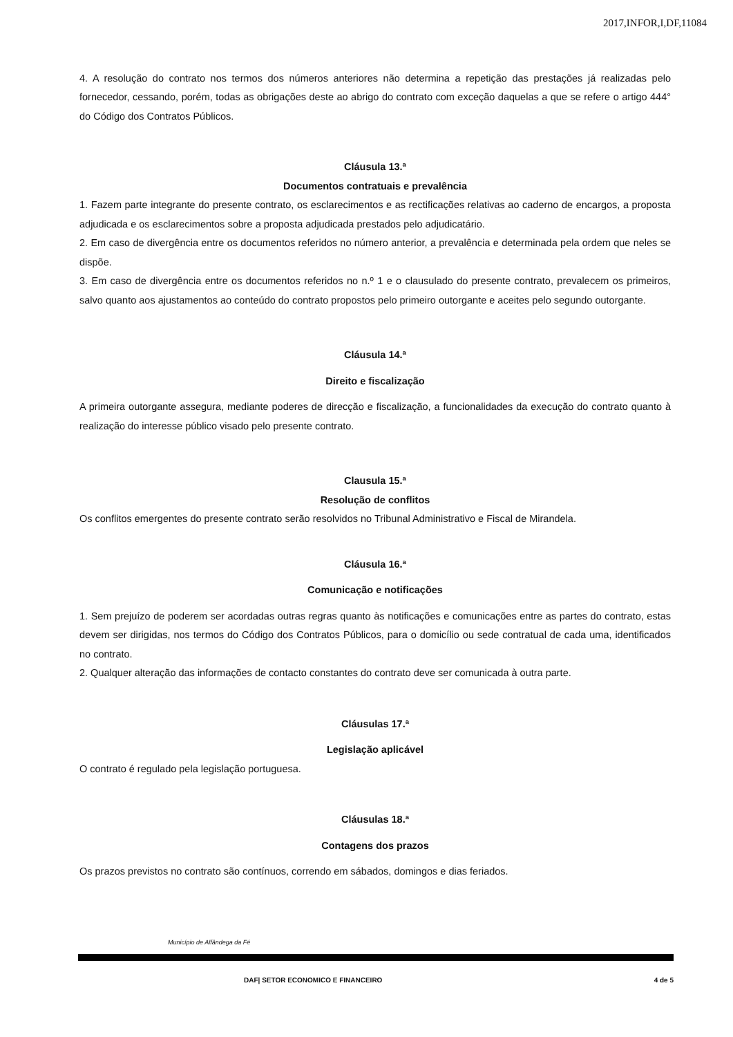2017,INFOR,I,DF,11084
4. A resolução do contrato nos termos dos números anteriores não determina a repetição das prestações já realizadas pelo fornecedor, cessando, porém, todas as obrigações deste ao abrigo do contrato com exceção daquelas a que se refere o artigo 444° do Código dos Contratos Públicos.
Cláusula 13.ª
Documentos contratuais e prevalência
1. Fazem parte integrante do presente contrato, os esclarecimentos e as rectificações relativas ao caderno de encargos, a proposta adjudicada e os esclarecimentos sobre a proposta adjudicada prestados pelo adjudicatário.
2. Em caso de divergência entre os documentos referidos no número anterior, a prevalência e determinada pela ordem que neles se dispõe.
3. Em caso de divergência entre os documentos referidos no n.º 1 e o clausulado do presente contrato, prevalecem os primeiros, salvo quanto aos ajustamentos ao conteúdo do contrato propostos pelo primeiro outorgante e aceites pelo segundo outorgante.
Cláusula 14.ª
Direito e fiscalização
A primeira outorgante assegura, mediante poderes de direcção e fiscalização, a funcionalidades da execução do contrato quanto à realização do interesse público visado pelo presente contrato.
Clausula 15.ª
Resolução de conflitos
Os conflitos emergentes do presente contrato serão resolvidos no Tribunal Administrativo e Fiscal de Mirandela.
Cláusula 16.ª
Comunicação e notificações
1. Sem prejuízo de poderem ser acordadas outras regras quanto às notificações e comunicações entre as partes do contrato, estas devem ser dirigidas, nos termos do Código dos Contratos Públicos, para o domicílio ou sede contratual de cada uma, identificados no contrato.
2. Qualquer alteração das informações de contacto constantes do contrato deve ser comunicada à outra parte.
Cláusulas 17.ª
Legislação aplicável
O contrato é regulado pela legislação portuguesa.
Cláusulas 18.ª
Contagens dos prazos
Os prazos previstos no contrato são contínuos, correndo em sábados, domingos e dias feriados.
Município de Alfândega da Fé
DAF| SETOR ECONOMICO E FINANCEIRO 4 de 5